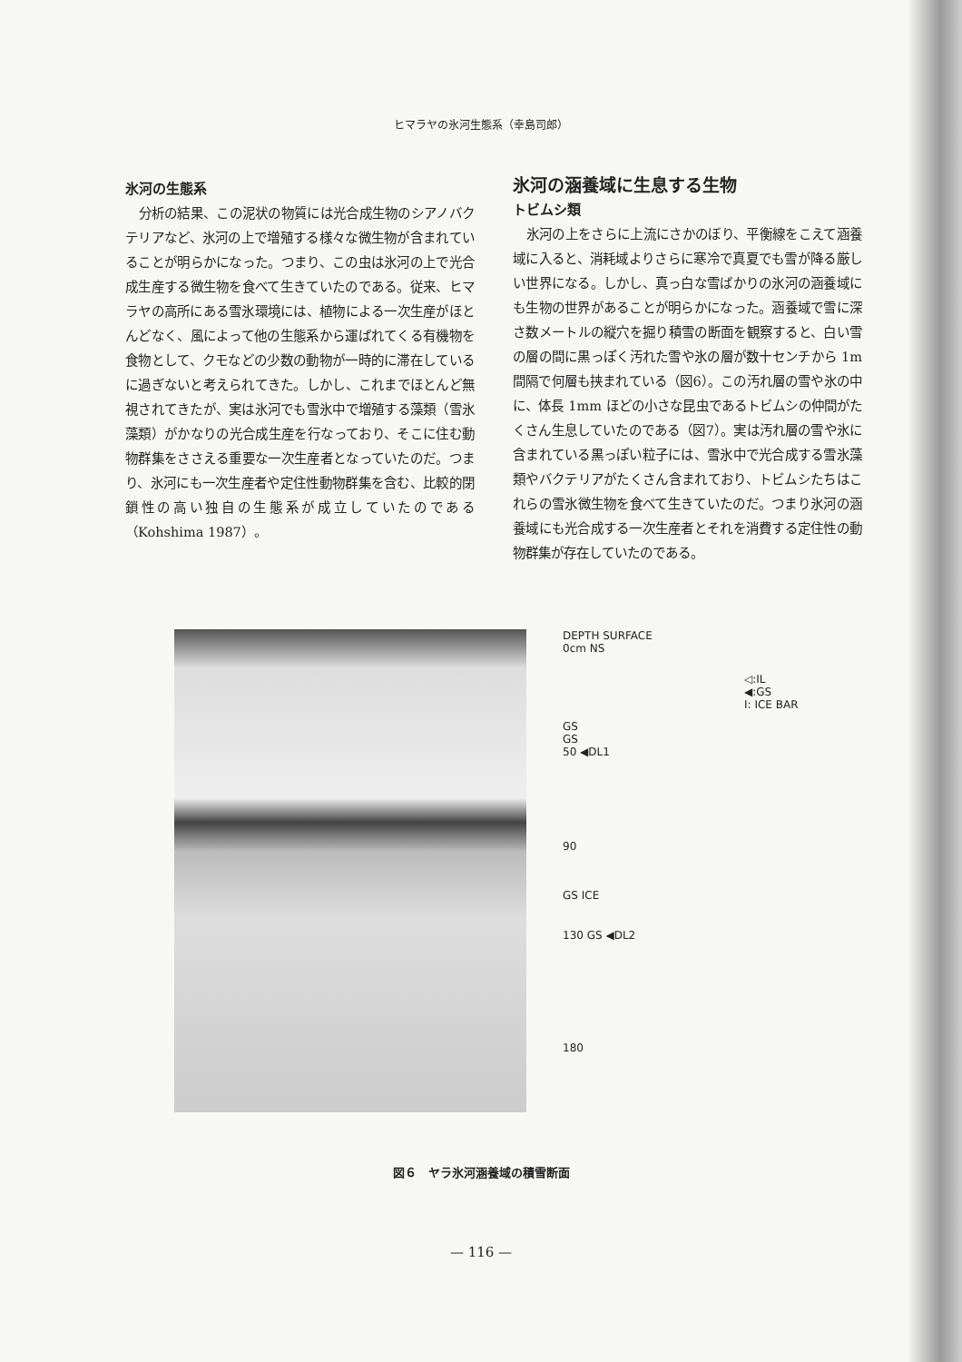ヒマラヤの氷河生態系（幸島司郎）
氷河の生態系
分析の結果、この泥状の物質には光合成生物のシアノバクテリアなど、氷河の上で増殖する様々な微生物が含まれていることが明らかになった。つまり、この虫は氷河の上で光合成生産する微生物を食べて生きていたのである。従来、ヒマラヤの高所にある雪氷環境には、植物による一次生産がほとんどなく、風によって他の生態系から運ばれてくる有機物を食物として、クモなどの少数の動物が一時的に滞在しているに過ぎないと考えられてきた。しかし、これまでほとんど無視されてきたが、実は氷河でも雪氷中で増殖する藻類（雪氷藻類）がかなりの光合成生産を行なっており、そこに住む動物群集をささえる重要な一次生産者となっていたのだ。つまり、氷河にも一次生産者や定住性動物群集を含む、比較的閉鎖性の高い独自の生態系が成立していたのである（Kohshima 1987）。
氷河の涵養域に生息する生物
トビムシ類
氷河の上をさらに上流にさかのぼり、平衡線をこえて涵養域に入ると、消耗域よりさらに寒冷で真夏でも雪が降る厳しい世界になる。しかし、真っ白な雪ばかりの氷河の涵養域にも生物の世界があることが明らかになった。涵養域で雪に深さ数メートルの縦穴を掘り積雪の断面を観察すると、白い雪の層の間に黒っぽく汚れた雪や氷の層が数十センチから 1m 間隔で何層も挟まれている（図6）。この汚れ層の雪や氷の中に、体長 1mm ほどの小さな昆虫であるトビムシの仲間がたくさん生息していたのである（図7）。実は汚れ層の雪や氷に含まれている黒っぽい粒子には、雪氷中で光合成する雪氷藻類やバクテリアがたくさん含まれており、トビムシたちはこれらの雪氷微生物を食べて生きていたのだ。つまり氷河の涵養域にも光合成する一次生産者とそれを消費する定住性の動物群集が存在していたのである。
DEPTH SURFACE
0cm NS
◁:IL
◀:GS
I: ICE BAR
GS
GS
50 ◀DL1
90
GS ICE
130 GS ◀DL2
180
図６　ヤラ氷河涵養域の積雪断面
— 116 —